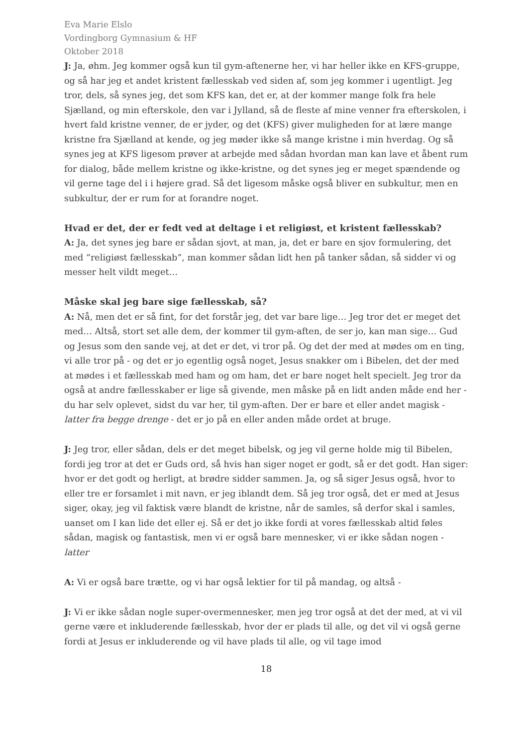Eva Marie Elslo
Vordingborg Gymnasium & HF
Oktober 2018
J: Ja, øhm. Jeg kommer også kun til gym-aftenerne her, vi har heller ikke en KFS-gruppe, og så har jeg et andet kristent fællesskab ved siden af, som jeg kommer i ugentligt. Jeg tror, dels, så synes jeg, det som KFS kan, det er, at der kommer mange folk fra hele Sjælland, og min efterskole, den var i Jylland, så de fleste af mine venner fra efterskolen, i hvert fald kristne venner, de er jyder, og det (KFS) giver muligheden for at lære mange kristne fra Sjælland at kende, og jeg møder ikke så mange kristne i min hverdag. Og så synes jeg at KFS ligesom prøver at arbejde med sådan hvordan man kan lave et åbent rum for dialog, både mellem kristne og ikke-kristne, og det synes jeg er meget spændende og vil gerne tage del i i højere grad. Så det ligesom måske også bliver en subkultur, men en subkultur, der er rum for at forandre noget.
Hvad er det, der er fedt ved at deltage i et religiøst, et kristent fællesskab?
A: Ja, det synes jeg bare er sådan sjovt, at man, ja, det er bare en sjov formulering, det med “religiøst fællesskab”, man kommer sådan lidt hen på tanker sådan, så sidder vi og messer helt vildt meget…
Måske skal jeg bare sige fællesskab, så?
A: Nå, men det er så fint, for det forstår jeg, det var bare lige… Jeg tror det er meget det med… Altså, stort set alle dem, der kommer til gym-aften, de ser jo, kan man sige… Gud og Jesus som den sande vej, at det er det, vi tror på. Og det der med at mødes om en ting, vi alle tror på - og det er jo egentlig også noget, Jesus snakker om i Bibelen, det der med at mødes i et fællesskab med ham og om ham, det er bare noget helt specielt. Jeg tror da også at andre fællesskaber er lige så givende, men måske på en lidt anden måde end her - du har selv oplevet, sidst du var her, til gym-aften. Der er bare et eller andet magisk - latter fra begge drenge - det er jo på en eller anden måde ordet at bruge.
J: Jeg tror, eller sådan, dels er det meget bibelsk, og jeg vil gerne holde mig til Bibelen, fordi jeg tror at det er Guds ord, så hvis han siger noget er godt, så er det godt. Han siger: hvor er det godt og herligt, at brødre sidder sammen. Ja, og så siger Jesus også, hvor to eller tre er forsamlet i mit navn, er jeg iblandt dem. Så jeg tror også, det er med at Jesus siger, okay, jeg vil faktisk være blandt de kristne, når de samles, så derfor skal i samles, uanset om I kan lide det eller ej. Så er det jo ikke fordi at vores fællesskab altid føles sådan, magisk og fantastisk, men vi er også bare mennesker, vi er ikke sådan nogen - latter
A: Vi er også bare trætte, og vi har også lektier for til på mandag, og altså -
J: Vi er ikke sådan nogle super-overmennesker, men jeg tror også at det der med, at vi vil gerne være et inkluderende fællesskab, hvor der er plads til alle, og det vil vi også gerne fordi at Jesus er inkluderende og vil have plads til alle, og vil tage imod
18